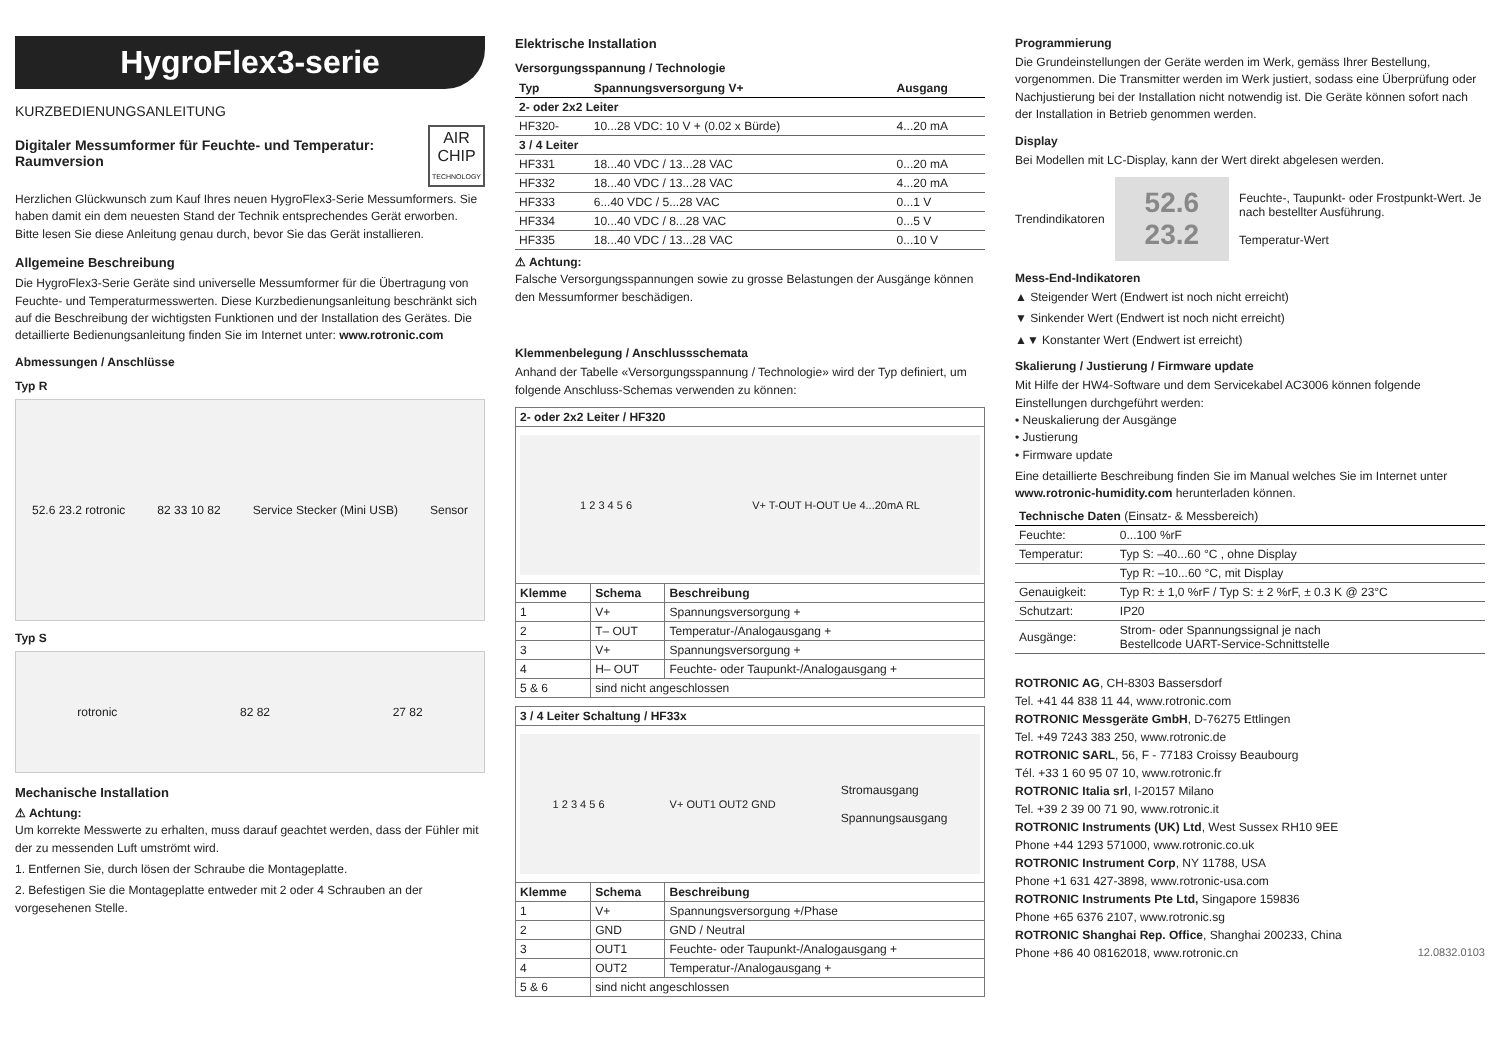HygroFlex3-serie
KURZBEDIENUNGSANLEITUNG
Digitaler Messumformer für Feuchte- und Temperatur: Raumversion
AIR
CHIP
TECHNOLOGY
Herzlichen Glückwunsch zum Kauf Ihres neuen HygroFlex3-Serie Messumformers. Sie haben damit ein dem neuesten Stand der Technik entsprechendes Gerät erworben. Bitte lesen Sie diese Anleitung genau durch, bevor Sie das Gerät installieren.
Allgemeine Beschreibung
Die HygroFlex3-Serie Geräte sind universelle Messumformer für die Übertragung von Feuchte- und Temperaturmesswerten. Diese Kurzbedienungsanleitung beschränkt sich auf die Beschreibung der wichtigsten Funktionen und der Installation des Gerätes. Die detaillierte Bedienungsanleitung finden Sie im Internet unter: www.rotronic.com
Abmessungen / Anschlüsse
Typ R
52.6 23.2 rotronic 82 33 10 82 Service Stecker (Mini USB) Sensor
Typ S
rotronic 82 82 27 82
Mechanische Installation
⚠ Achtung:
Um korrekte Messwerte zu erhalten, muss darauf geachtet werden, dass der Fühler mit der zu messenden Luft umströmt wird.
1. Entfernen Sie, durch lösen der Schraube die Montageplatte.
2. Befestigen Sie die Montageplatte entweder mit 2 oder 4 Schrauben an der vorgesehenen Stelle.
Elektrische Installation
Versorgungsspannung / Technologie
| Typ | Spannungsversorgung V+ | Ausgang |
| --- | --- | --- |
| 2- oder 2x2 Leiter | | |
| HF320- | 10...28 VDC: 10 V + (0.02 x Bürde) | 4...20 mA |
| 3 / 4 Leiter | | |
| HF331 | 18...40 VDC / 13...28 VAC | 0...20 mA |
| HF332 | 18...40 VDC / 13...28 VAC | 4...20 mA |
| HF333 | 6...40 VDC / 5...28 VAC | 0...1 V |
| HF334 | 10...40 VDC / 8...28 VAC | 0...5 V |
| HF335 | 18...40 VDC / 13...28 VAC | 0...10 V |
⚠ Achtung:
Falsche Versorgungsspannungen sowie zu grosse Belastungen der Ausgänge können den Messumformer beschädigen.
Klemmenbelegung / Anschlussschemata
Anhand der Tabelle «Versorgungsspannung / Technologie» wird der Typ definiert, um folgende Anschluss-Schemas verwenden zu können:
| 2- oder 2x2 Leiter / HF320 | | |
| --- | --- | --- |
| 1 2 3 4 5 6 V+ T-OUT H-OUT Ue 4...20mA RL | | |
| Klemme | Schema | Beschreibung |
| 1 | V+ | Spannungsversorgung + |
| 2 | T– OUT | Temperatur-/Analogausgang + |
| 3 | V+ | Spannungsversorgung + |
| 4 | H– OUT | Feuchte- oder Taupunkt-/Analogausgang + |
| 5 & 6 | sind nicht angeschlossen | |
| 3 / 4 Leiter Schaltung / HF33x | | |
| --- | --- | --- |
| 1 2 3 4 5 6 V+ OUT1 OUT2 GND Stromausgang Spannungsausgang | | |
| Klemme | Schema | Beschreibung |
| 1 | V+ | Spannungsversorgung +/Phase |
| 2 | GND | GND / Neutral |
| 3 | OUT1 | Feuchte- oder Taupunkt-/Analogausgang + |
| 4 | OUT2 | Temperatur-/Analogausgang + |
| 5 & 6 | sind nicht angeschlossen | |
Programmierung
Die Grundeinstellungen der Geräte werden im Werk, gemäss Ihrer Bestellung, vorgenommen. Die Transmitter werden im Werk justiert, sodass eine Überprüfung oder Nachjustierung bei der Installation nicht notwendig ist. Die Geräte können sofort nach der Installation in Betrieb genommen werden.
Display
Bei Modellen mit LC-Display, kann der Wert direkt abgelesen werden.
Trendindikatoren
52.6
23.2
Feuchte-, Taupunkt- oder Frostpunkt-Wert. Je nach bestellter Ausführung.
Temperatur-Wert
Mess-End-Indikatoren
▲ Steigender Wert (Endwert ist noch nicht erreicht)
▼ Sinkender Wert (Endwert ist noch nicht erreicht)
▲▼ Konstanter Wert (Endwert ist erreicht)
Skalierung / Justierung / Firmware update
Mit Hilfe der HW4-Software und dem Servicekabel AC3006 können folgende Einstellungen durchgeführt werden:
• Neuskalierung der Ausgänge
• Justierung
• Firmware update
Eine detaillierte Beschreibung finden Sie im Manual welches Sie im Internet unter www.rotronic-humidity.com herunterladen können.
| Technische Daten (Einsatz- & Messbereich) | |
| --- | --- |
| Feuchte: | 0...100 %rF |
| Temperatur: | Typ S: –40...60 °C , ohne Display |
| | Typ R: –10...60 °C, mit Display |
| Genauigkeit: | Typ R: ± 1,0 %rF / Typ S: ± 2 %rF, ± 0.3 K @ 23°C |
| Schutzart: | IP20 |
| Ausgänge: | Strom- oder Spannungssignal je nach Bestellcode UART-Service-Schnittstelle |
ROTRONIC AG, CH-8303 Bassersdorf
Tel. +41 44 838 11 44, www.rotronic.com
ROTRONIC Messgeräte GmbH, D-76275 Ettlingen
Tel. +49 7243 383 250, www.rotronic.de
ROTRONIC SARL, 56, F - 77183 Croissy Beaubourg
Tél. +33 1 60 95 07 10, www.rotronic.fr
ROTRONIC Italia srl, I-20157 Milano
Tel. +39 2 39 00 71 90, www.rotronic.it
ROTRONIC Instruments (UK) Ltd, West Sussex RH10 9EE
Phone +44 1293 571000, www.rotronic.co.uk
ROTRONIC Instrument Corp, NY 11788, USA
Phone +1 631 427-3898, www.rotronic-usa.com
ROTRONIC Instruments Pte Ltd, Singapore 159836
Phone +65 6376 2107, www.rotronic.sg
ROTRONIC Shanghai Rep. Office, Shanghai 200233, China
Phone +86 40 08162018, www.rotronic.cn 12.0832.0103